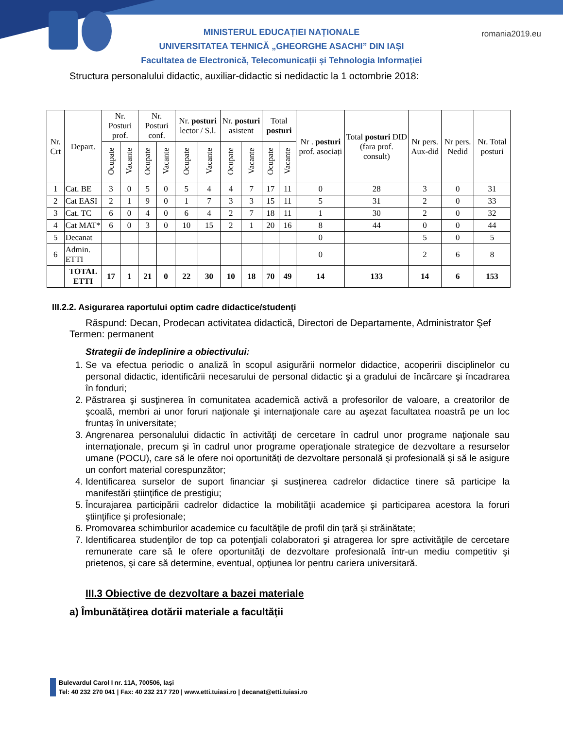romania2019.eu
MINISTERUL EDUCAȚIEI NAȚIONALE
UNIVERSITATEA TEHNICĂ „GHEORGHE ASACHI” DIN IAȘI
Facultatea de Electronică, Telecomunicații și Tehnologia Informației
Structura personalului didactic, auxiliar-didactic si nedidactic la 1 octombrie 2018:
| Nr. Crt | Depart. | Nr. Posturi prof. | | Nr. Posturi conf. | | Nr. posturi lector / S.l. | | Nr. posturi asistent | | Total posturi | | Nr . posturi prof. asociați | Total posturi DID (fara prof. consult) | Nr pers. Aux-did | Nr pers. Nedid | Nr. Total posturi |
| --- | --- | --- | --- | --- | --- | --- | --- | --- | --- | --- | --- | --- | --- | --- | --- | --- |
| | | Ocupate | Vacante | Ocupate | Vacante | Ocupate | Vacante | Ocupate | Vacante | Ocupate | Vacante | | | | | |
| 1 | Cat. BE | 3 | 0 | 5 | 0 | 5 | 4 | 4 | 7 | 17 | 11 | 0 | 28 | 3 | 0 | 31 |
| 2 | Cat EASI | 2 | 1 | 9 | 0 | 1 | 7 | 3 | 3 | 15 | 11 | 5 | 31 | 2 | 0 | 33 |
| 3 | Cat. TC | 6 | 0 | 4 | 0 | 6 | 4 | 2 | 7 | 18 | 11 | 1 | 30 | 2 | 0 | 32 |
| 4 | Cat MAT* | 6 | 0 | 3 | 0 | 10 | 15 | 2 | 1 | 20 | 16 | 8 | 44 | 0 | 0 | 44 |
| 5 | Decanat | | | | | | | | | | | 0 | | 5 | 0 | 5 |
| 6 | Admin. ETTI | | | | | | | | | | | 0 | | 2 | 6 | 8 |
| | TOTAL ETTI | 17 | 1 | 21 | 0 | 22 | 30 | 10 | 18 | 70 | 49 | 14 | 133 | 14 | 6 | 153 |
III.2.2. Asigurarea raportului optim cadre didactice/studenţi
Răspund: Decan, Prodecan activitatea didactică, Directori de Departamente, Administrator Şef
Termen: permanent
Strategii de îndeplinire a obiectivului:
1. Se va efectua periodic o analiză în scopul asigurării normelor didactice, acoperirii disciplinelor cu personal didactic, identificării necesarului de personal didactic şi a gradului de încărcare şi încadrarea în fonduri;
2. Păstrarea şi susţinerea în comunitatea academică activă a profesorilor de valoare, a creatorilor de şcoală, membri ai unor foruri naţionale şi internaţionale care au aşezat facultatea noastră pe un loc fruntaş în universitate;
3. Angrenarea personalului didactic în activităţi de cercetare în cadrul unor programe naţionale sau internaţionale, precum şi în cadrul unor programe operaţionale strategice de dezvoltare a resurselor umane (POCU), care să le ofere noi oportunităţi de dezvoltare personală şi profesională şi să le asigure un confort material corespunzător;
4. Identificarea surselor de suport financiar şi susţinerea cadrelor didactice tinere să participe la manifestări ştiinţifice de prestigiu;
5. Încurajarea participării cadrelor didactice la mobilităţii academice şi participarea acestora la foruri ştiinţifice şi profesionale;
6. Promovarea schimburilor academice cu facultăţile de profil din ţară şi străinătate;
7. Identificarea studenţilor de top ca potenţiali colaboratori şi atragerea lor spre activităţile de cercetare remunerate care să le ofere oportunităţi de dezvoltare profesională într-un mediu competitiv şi prietenos, şi care să determine, eventual, opţiunea lor pentru cariera universitară.
III.3 Obiective de dezvoltare a bazei materiale
a) Îmbunătăţirea dotării materiale a facultăţii
Bulevardul Carol I nr. 11A, 700506, Iaşi
Tel: 40 232 270 041 | Fax: 40 232 217 720 | www.etti.tuiasi.ro | decanat@etti.tuiasi.ro